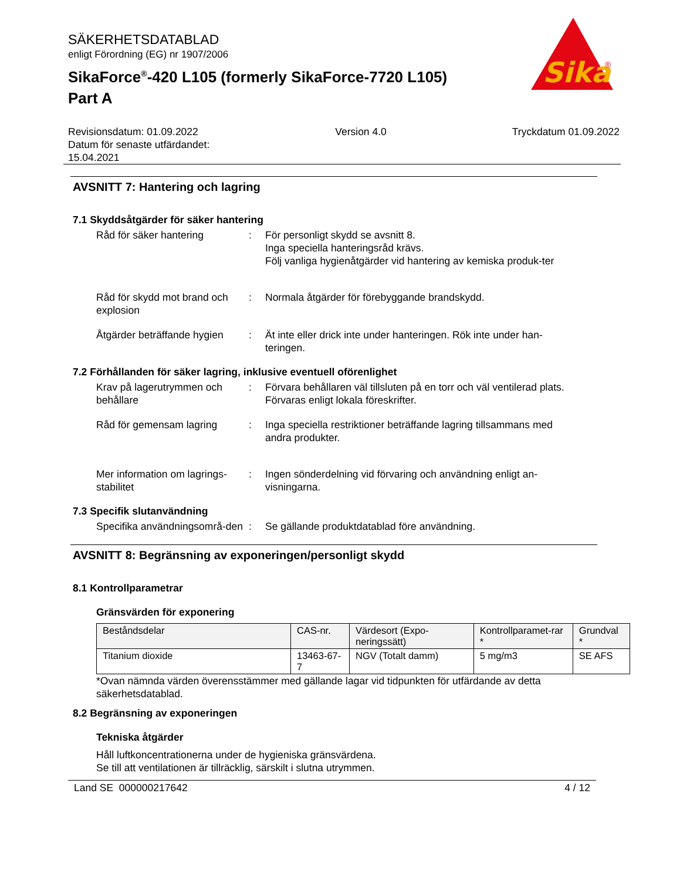Sika
®
SÄKERHETSDATABLAD
enligt Förordning (EG) nr 1907/2006
SikaForce<sup>®</sup>-420 L105 (formerly SikaForce-7720 L105)
Part A
Revisionsdatum: 01.09.2022
Datum för senaste utfärdandet:
15.04.2021
Version 4.0 Tryckdatum 01.09.2022
AVSNITT 7: Hantering och lagring
7.1 Skyddsåtgärder för säker hantering
Råd för säker hantering : För personligt skydd se avsnitt 8.
Inga speciella hanteringsråd krävs.
Följ vanliga hygienåtgärder vid hantering av kemiska produk-ter
Råd för skydd mot brand och explosion
: Normala åtgärder för förebyggande brandskydd.
Åtgärder beträffande hygien
: Ät inte eller drick inte under hanteringen. Rök inte under han-teringen.
7.2 Förhållanden för säker lagring, inklusive eventuell oförenlighet
Krav på lagerutrymmen och behållare
: Förvara behållaren väl tillsluten på en torr och väl ventilerad plats. Förvaras enligt lokala föreskrifter.
Råd för gemensam lagring : Inga speciella restriktioner beträffande lagring tillsammans med andra produkter.
Mer information om lagrings-stabilitet
: Ingen sönderdelning vid förvaring och användning enligt an-visningarna.
7.3 Specifik slutanvändning
Specifika användningsområ-den
: Se gällande produktdatablad före användning.
AVSNITT 8: Begränsning av exponeringen/personligt skydd
8.1 Kontrollparametrar
Gränsvärden för exponering
| Beståndsdelar | CAS-nr. | Värdesort (Expo-neringssätt) | Kontrollparamet-rar * | Grundval * |
| --- | --- | --- | --- | --- |
| Titanium dioxide | 13463-67-7 | NGV (Totalt damm) | 5 mg/m3 | SE AFS |
*Ovan nämnda värden överensstämmer med gällande lagar vid tidpunkten för utfärdande av detta säkerhetsdatablad.
8.2 Begränsning av exponeringen
Tekniska åtgärder
Håll luftkoncentrationerna under de hygieniska gränsvärdena.
Se till att ventilationen är tillräcklig, särskilt i slutna utrymmen.
Land SE 000000217642 4 / 12